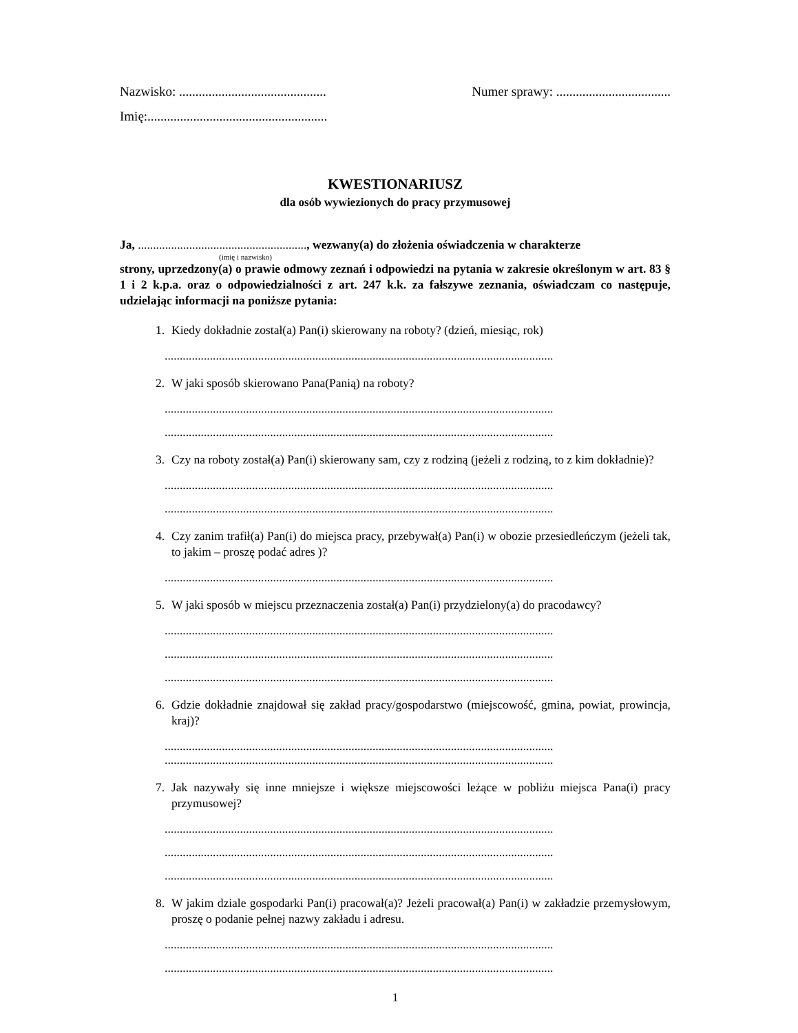Nazwisko: ............................................. Numer sprawy: ...................................
Imię:.......................................................
KWESTIONARIUSZ
dla osób wywiezionych do pracy przymusowej
Ja, ........................................................, wezwany(a) do złożenia oświadczenia w charakterze
(imię i nazwisko)
strony, uprzedzony(a) o prawie odmowy zeznań i odpowiedzi na pytania w zakresie określonym w art. 83 § 1 i 2 k.p.a. oraz o odpowiedzialności z art. 247 k.k. za fałszywe zeznania, oświadczam co następuje, udzielając informacji na poniższe pytania:
1. Kiedy dokładnie został(a) Pan(i) skierowany na roboty? (dzień, miesiąc, rok)
.................................................................................................................................
2. W jaki sposób skierowano Pana(Panią) na roboty?
.................................................................................................................................
.................................................................................................................................
3. Czy na roboty został(a) Pan(i) skierowany sam, czy z rodziną (jeżeli z rodziną, to z kim dokładnie)?
.................................................................................................................................
.................................................................................................................................
4. Czy zanim trafił(a) Pan(i) do miejsca pracy, przebywał(a) Pan(i) w obozie przesiedleńczym (jeżeli tak, to jakim – proszę podać adres )?
.................................................................................................................................
5. W jaki sposób w miejscu przeznaczenia został(a) Pan(i) przydzielony(a) do pracodawcy?
.................................................................................................................................
.................................................................................................................................
.................................................................................................................................
6. Gdzie dokładnie znajdował się zakład pracy/gospodarstwo (miejscowość, gmina, powiat, prowincja, kraj)?
.................................................................................................................................
.................................................................................................................................
7. Jak nazywały się inne mniejsze i większe miejscowości leżące w pobliżu miejsca Pana(i) pracy przymusowej?
.................................................................................................................................
.................................................................................................................................
.................................................................................................................................
8. W jakim dziale gospodarki Pan(i) pracował(a)? Jeżeli pracował(a) Pan(i) w zakładzie przemysłowym, proszę o podanie pełnej nazwy zakładu i adresu.
.................................................................................................................................
.................................................................................................................................
1